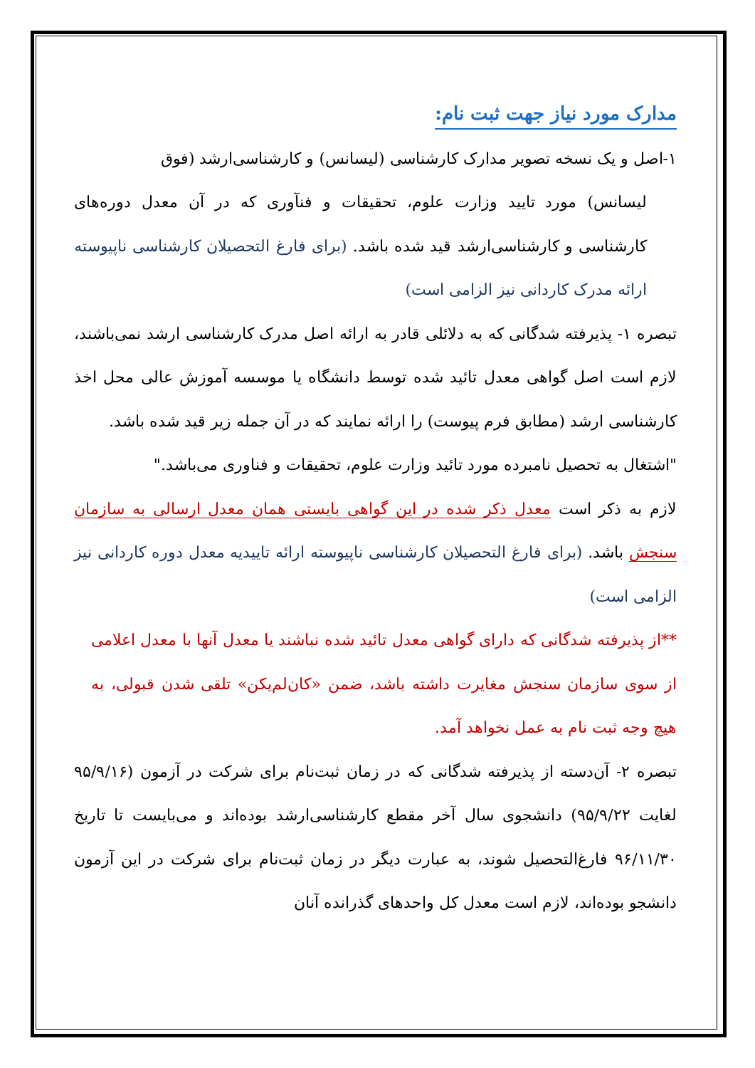مدارک مورد نیاز جهت ثبت نام:
۱-اصل و یک نسخه تصویر مدارک کارشناسی (لیسانس) و کارشناسی‌ارشد (فوق
لیسانس) مورد تایید وزارت علوم، تحقیقات و فنآوری که در آن معدل دوره‌های کارشناسی و کارشناسی‌ارشد قید شده باشد. (برای فارغ التحصیلان کارشناسی ناپیوسته ارائه مدرک کاردانی نیز الزامی است)
تبصره ۱- پذیرفته شدگانی که به دلائلی قادر به ارائه اصل مدرک کارشناسی ارشد نمی‌باشند، لازم است اصل گواهی معدل تائید شده توسط دانشگاه یا موسسه آموزش عالی محل اخذ کارشناسی ارشد (مطابق فرم پیوست) را ارائه نمایند که در آن جمله زیر قید شده باشد.
"اشتغال به تحصیل نامبرده مورد تائید وزارت علوم، تحقیقات و فناوری می‌باشد."
لازم به ذکر است معدل ذکر شده در این گواهی بایستی همان معدل ارسالی به سازمان سنجش باشد. (برای فارغ التحصیلان کارشناسی ناپیوسته ارائه تاییدیه معدل دوره کاردانی نیز الزامی است)
**از پذیرفته شدگانی که دارای گواهی معدل تائید شده نباشند یا معدل آنها با معدل اعلامی از سوی سازمان سنجش مغایرت داشته باشد، ضمن «کان‌لم‌یکن» تلقی شدن قبولی، به هیچ وجه ثبت نام به عمل نخواهد آمد.
تبصره ۲- آن‌دسته از پذیرفته شدگانی که در زمان ثبت‌نام برای شرکت در آزمون (۹۵/۹/۱۶ لغایت ۹۵/۹/۲۲) دانشجوی سال آخر مقطع کارشناسی‌ارشد بوده‌اند و می‌بایست تا تاریخ ۹۶/۱۱/۳۰ فارغ‌التحصیل شوند، به عبارت دیگر در زمان ثبت‌نام برای شرکت در این آزمون دانشجو بوده‌اند، لازم است معدل کل واحدهای گذرانده آنان